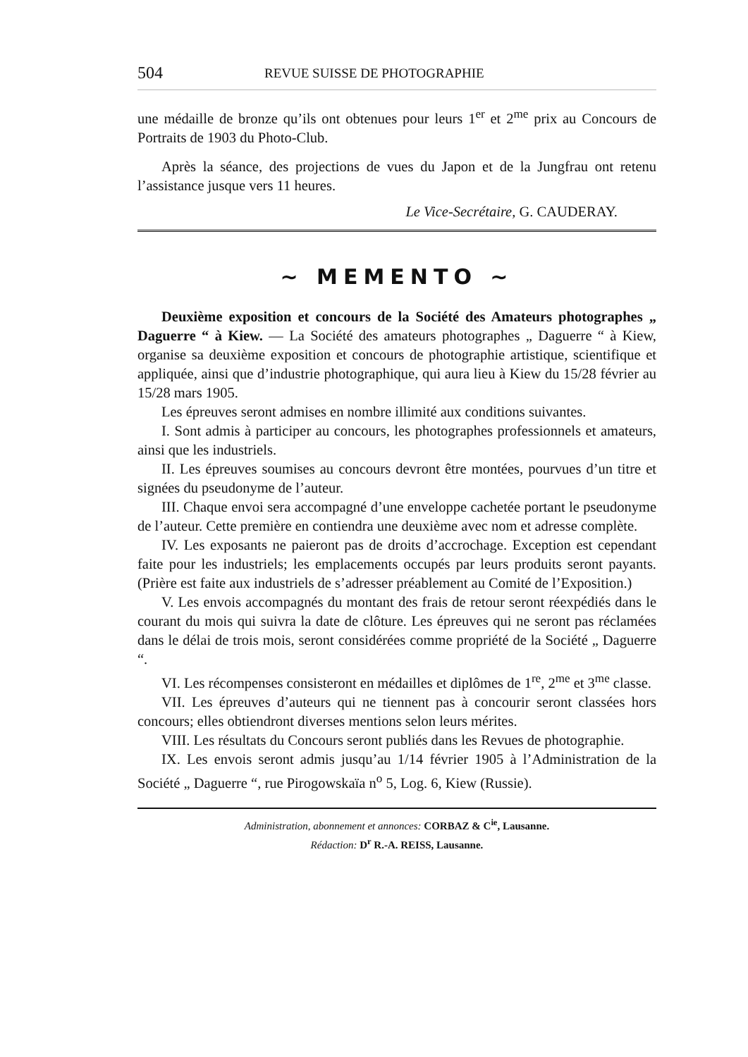504 REVUE SUISSE DE PHOTOGRAPHIE
une médaille de bronze qu’ils ont obtenues pour leurs 1<sup>er</sup> et 2<sup>me</sup> prix au Concours de Portraits de 1903 du Photo-Club.
Après la séance, des projections de vues du Japon et de la Jungfrau ont retenu l’assistance jusque vers 11 heures.
Le Vice-Secrétaire, G. CAUDERAY.
~ MEMENTO ~
Deuxième exposition et concours de la Société des Amateurs photographes „ Daguerre “ à Kiew. — La Société des amateurs photographes „ Daguerre “ à Kiew, organise sa deuxième exposition et concours de photographie artistique, scientifique et appliquée, ainsi que d’industrie photographique, qui aura lieu à Kiew du 15/28 février au 15/28 mars 1905.
Les épreuves seront admises en nombre illimité aux conditions suivantes.
I. Sont admis à participer au concours, les photographes professionnels et amateurs, ainsi que les industriels.
II. Les épreuves soumises au concours devront être montées, pourvues d’un titre et signées du pseudonyme de l’auteur.
III. Chaque envoi sera accompagné d’une enveloppe cachetée portant le pseudonyme de l’auteur. Cette première en contiendra une deuxième avec nom et adresse complète.
IV. Les exposants ne paieront pas de droits d’accrochage. Exception est cependant faite pour les industriels; les emplacements occupés par leurs produits seront payants. (Prière est faite aux industriels de s’adresser préablement au Comité de l’Exposition.)
V. Les envois accompagnés du montant des frais de retour seront réexpédiés dans le courant du mois qui suivra la date de clôture. Les épreuves qui ne seront pas réclamées dans le délai de trois mois, seront considérées comme propriété de la Société „ Daguerre “.
VI. Les récompenses consisteront en médailles et diplômes de 1<sup>re</sup>, 2<sup>me</sup> et 3<sup>me</sup> classe.
VII. Les épreuves d’auteurs qui ne tiennent pas à concourir seront classées hors concours; elles obtiendront diverses mentions selon leurs mérites.
VIII. Les résultats du Concours seront publiés dans les Revues de photographie.
IX. Les envois seront admis jusqu’au 1/14 février 1905 à l’Administration de la Société „ Daguerre “, rue Pirogowskaïa n<sup>o</sup> 5, Log. 6, Kiew (Russie).
Administration, abonnement et annonces: CORBAZ & C<sup>ie</sup>, Lausanne.
Rédaction: D<sup>r</sup> R.-A. REISS, Lausanne.